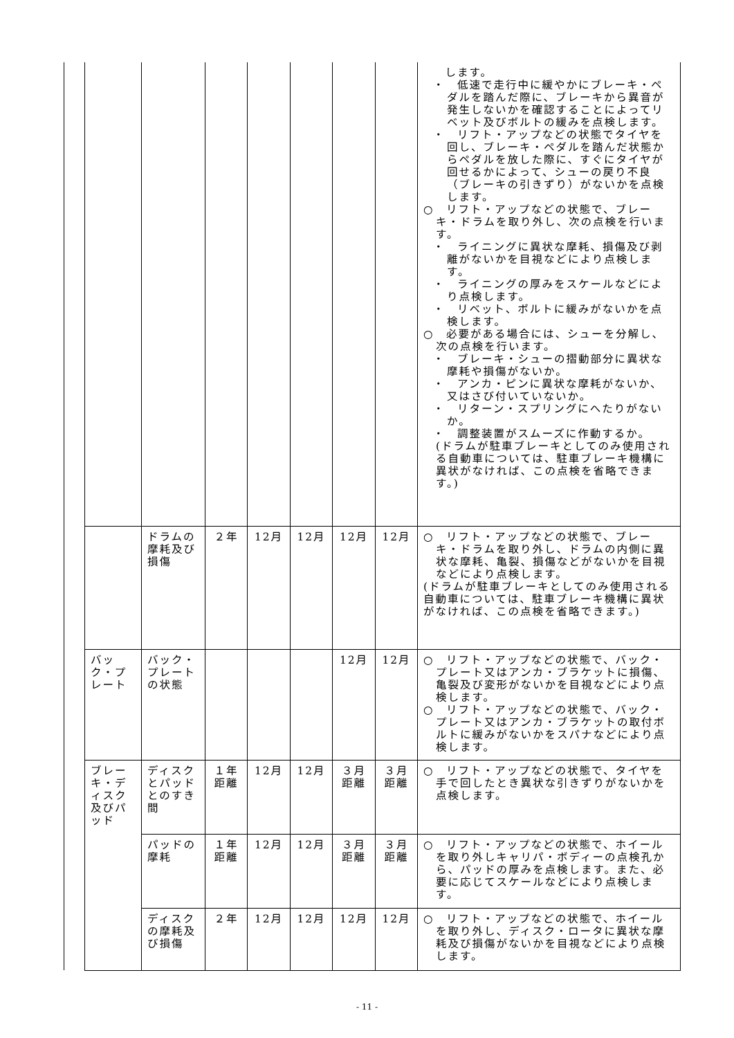| | | | | | | | | します。 ・ 低速で走行中に緩やかにブレーキ・ペダルを踏んだ際に、ブレーキから異音が発生しないかを確認することによってリベット及びボルトの緩みを点検します。 ・ リフト・アップなどの状態でタイヤを回し、ブレーキ・ペダルを踏んだ状態からペダルを放した際に、すぐにタイヤが回せるかによって、シューの戻り不良（ブレーキの引きずり）がないかを点検します。 ○ リフト・アップなどの状態で、ブレーキ・ドラムを取り外し、次の点検を行います。 ・ ライニングに異状な摩耗、損傷及び剥離がないかを目視などにより点検します。 ・ ライニングの厚みをスケールなどにより点検します。 ・ リベット、ボルトに緩みがないかを点検します。 ○ 必要がある場合には、シューを分解し、次の点検を行います。 ・ ブレーキ・シューの摺動部分に異状な摩耗や損傷がないか。 ・ アンカ・ピンに異状な摩耗がないか、又はさび付いていないか。 ・ リターン・スプリングにへたりがないか。 ・ 調整装置がスムーズに作動するか。 (ドラムが駐車ブレーキとしてのみ使用される自動車については、駐車ブレーキ機構に異状がなければ、この点検を省略できます。) |
| | | ドラムの摩耗及び損傷 | ２年 | 12月 | 12月 | 12月 | 12月 | ○ リフト・アップなどの状態で、ブレーキ・ドラムを取り外し、ドラムの内側に異状な摩耗、亀裂、損傷などがないかを目視などにより点検します。 (ドラムが駐車ブレーキとしてのみ使用される自動車については、駐車ブレーキ機構に異状がなければ、この点検を省略できます。) |
| | バック・プレート | バック・プレートの状態 | | | | 12月 | 12月 | ○ リフト・アップなどの状態で、バック・プレート又はアンカ・ブラケットに損傷、亀裂及び変形がないかを目視などにより点検します。 ○ リフト・アップなどの状態で、バック・プレート又はアンカ・ブラケットの取付ボルトに緩みがないかをスパナなどにより点検します。 |
| | ブレーキ・ディスク及びパッド | ディスクとパッドとのすき間 | １年 距離 | 12月 | 12月 | ３月 距離 | ３月 距離 | ○ リフト・アップなどの状態で、タイヤを手で回したとき異状な引きずりがないかを点検します。 |
| | | パッドの摩耗 | １年 距離 | 12月 | 12月 | ３月 距離 | ３月 距離 | ○ リフト・アップなどの状態で、ホイールを取り外しキャリパ・ボディーの点検孔から、パッドの厚みを点検します。また、必要に応じてスケールなどにより点検します。 |
| | | ディスクの摩耗及び損傷 | ２年 | 12月 | 12月 | 12月 | 12月 | ○ リフト・アップなどの状態で、ホイールを取り外し、ディスク・ロータに異状な摩耗及び損傷がないかを目視などにより点検します。 |
- 11 -